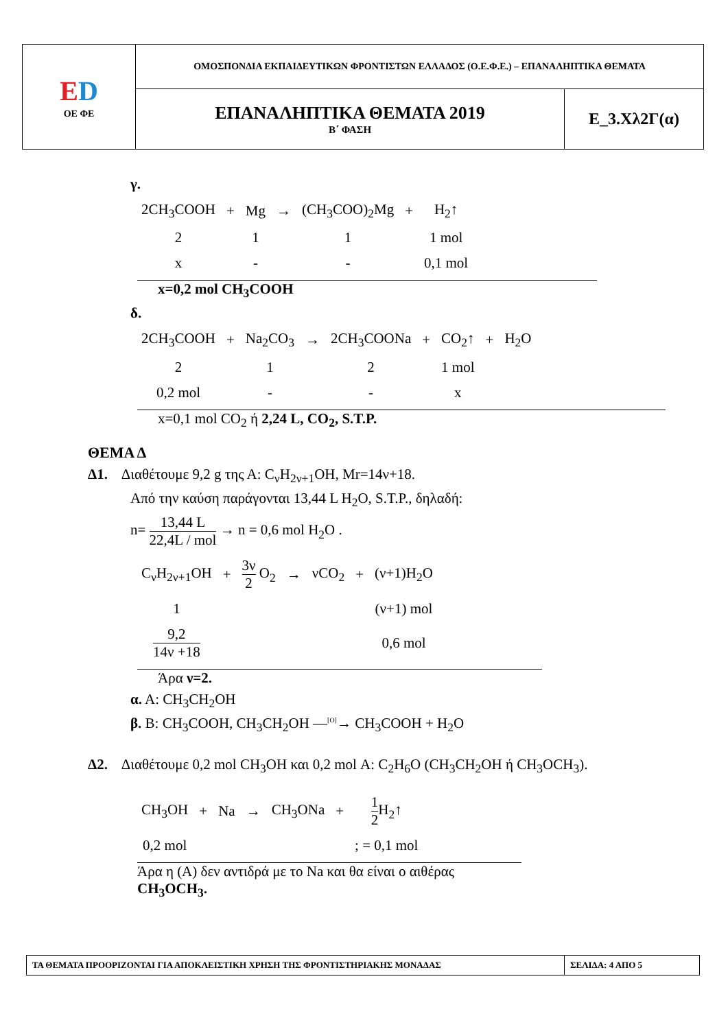| E D ΟΕ ΦΕ | ΟΜΟΣΠΟΝΔΙΑ ΕΚΠΑΙΔΕΥΤΙΚΩΝ ΦΡΟΝΤΙΣΤΩΝ ΕΛΛΑΔΟΣ (Ο.Ε.Φ.Ε.) – ΕΠΑΝΑΛΗΠΤΙΚΑ ΘΕΜΑΤΑ | |
| | ΕΠΑΝΑΛΗΠΤΙΚΑ ΘΕΜΑΤΑ 2019 Β΄ ΦΑΣΗ | Ε_3.Χλ2Γ(α) |
γ.
| 2CH<sub>3</sub>COOH | + | Mg | → | (CH<sub>3</sub>COO)<sub>2</sub>Mg | + | H<sub>2</sub>↑ |
| 2 | | 1 | | 1 | | 1 mol |
| x | | - | | - | | 0,1 mol |
x=0,2 mol CH<sub>3</sub>COOH
δ.
| 2CH<sub>3</sub>COOH | + | Na<sub>2</sub>CO<sub>3</sub> | → | 2CH<sub>3</sub>COONa | + | CO<sub>2</sub>↑ | + | H<sub>2</sub>O |
| 2 | | 1 | | 2 | | 1 mol | | |
| 0,2 mol | | - | | - | | x | | |
x=0,1 mol CO<sub>2</sub> ή 2,24 L, CO<sub>2</sub>, S.T.P.
ΘΕΜΑ Δ
Δ1. Διαθέτουμε 9,2 g της Α: C<sub>ν</sub>H<sub>2ν+1</sub>OH, Mr=14ν+18.
Από την καύση παράγονται 13,44 L H<sub>2</sub>O, S.T.P., δηλαδή:
n= 13,44 L 22,4L / mol → n = 0,6 mol H<sub>2</sub>O .
| C<sub>ν</sub>H<sub>2ν+1</sub>OH | + | 3ν 2 O<sub>2</sub> | → | νCO<sub>2</sub> | + | (ν+1)H<sub>2</sub>O |
| 1 | | | | | | (ν+1) mol |
| 9,2 14ν +18 | | | | | | 0,6 mol |
Άρα ν=2.
α. Α: CH<sub>3</sub>CH<sub>2</sub>OH
β. Β: CH<sub>3</sub>COOH, CH<sub>3</sub>CH<sub>2</sub>OH —<sup>[O]</sup>→ CH<sub>3</sub>COOH + H<sub>2</sub>O
Δ2. Διαθέτουμε 0,2 mol CH<sub>3</sub>OH και 0,2 mol Α: C<sub>2</sub>H<sub>6</sub>O (CH<sub>3</sub>CH<sub>2</sub>OH ή CH<sub>3</sub>OCH<sub>3</sub>).
| CH<sub>3</sub>OH | + | Na | → | CH<sub>3</sub>ONa | + | 1 2 H<sub>2</sub>↑ |
| 0,2 mol | | | | | | ; = 0,1 mol |
Άρα η (Α) δεν αντιδρά με το Na και θα είναι ο αιθέρας CH<sub>3</sub>OCH<sub>3</sub>.
| ΤΑ ΘΕΜΑΤΑ ΠΡΟΟΡΙΖΟΝΤΑΙ ΓΙΑ ΑΠΟΚΛΕΙΣΤΙΚΗ ΧΡΗΣΗ ΤΗΣ ΦΡΟΝΤΙΣΤΗΡΙΑΚΗΣ ΜΟΝΑΔΑΣ | ΣΕΛΙΔΑ: 4 ΑΠΟ 5 |